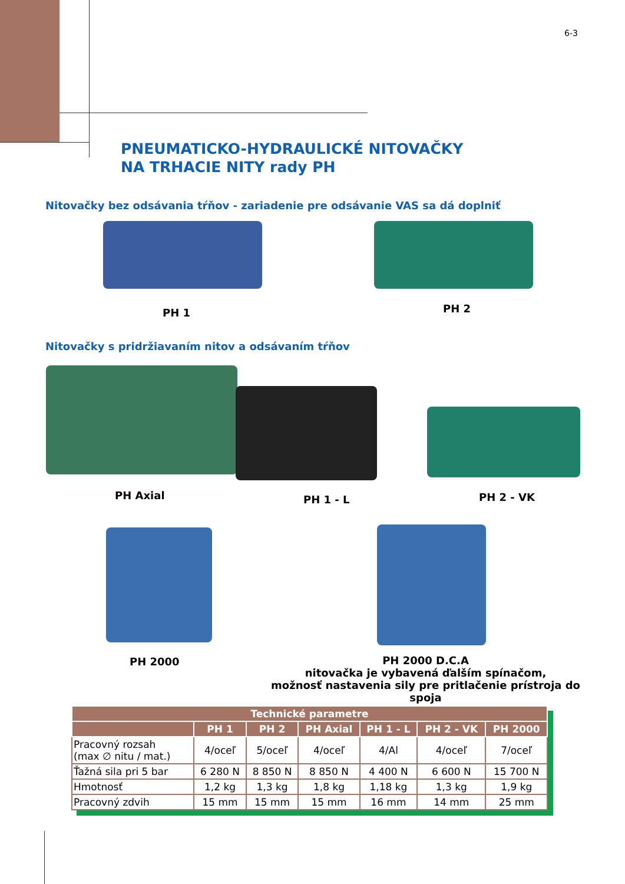6-3
PNEUMATICKO-HYDRAULICKÉ NITOVAČKY
NA TRHACIE NITY rady PH
Nitovačky bez odsávania tŕňov - zariadenie pre odsávanie VAS sa dá doplniť
PH 1 PH 2
Nitovačky s pridržiavaním nitov a odsávaním tŕňov
PH Axial PH 1 - L PH 2 - VK
PH 2000
PH 2000 D.C.A
nitovačka je vybavená ďalším spínačom,
možnosť nastavenia sily pre pritlačenie prístroja do spoja
| Technické parametre | | | | | | |
| --- | --- | --- | --- | --- | --- | --- |
| | PH 1 | PH 2 | PH Axial | PH 1 - L | PH 2 - VK | PH 2000 |
| Pracovný rozsah (max ∅ nitu / mat.) | 4/oceľ | 5/oceľ | 4/oceľ | 4/Al | 4/oceľ | 7/oceľ |
| Ťažná sila pri 5 bar | 6 280 N | 8 850 N | 8 850 N | 4 400 N | 6 600 N | 15 700 N |
| Hmotnosť | 1,2 kg | 1,3 kg | 1,8 kg | 1,18 kg | 1,3 kg | 1,9 kg |
| Pracovný zdvih | 15 mm | 15 mm | 15 mm | 16 mm | 14 mm | 25 mm |